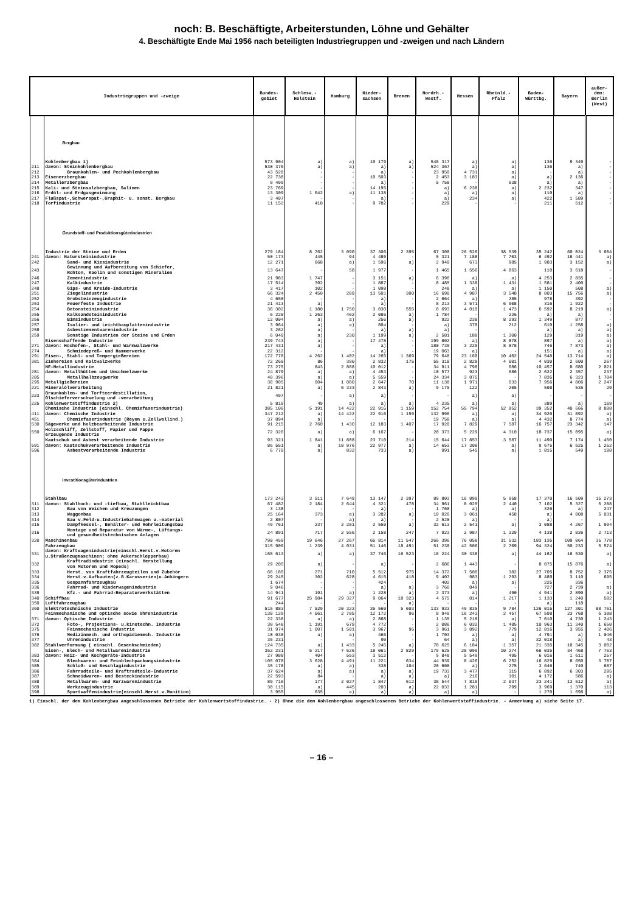noch: B. Beschäftigte, Arbeiterstunden, Löhne und Gehälter
4. Beschäftigte Ende Mai 1956 nach beteiligten Industriegruppen und -zweigen und nach Ländern
| Industriegruppen und -zweige | | Bundes- gebiet | Schlesw.- Holstein | Hamburg | Nieder- sachsen | Bremen | Nordrh.- Westf. | Hessen | Rheinld.- Pfalz | Baden- Württbg. | Bayern | außer- dem: Berlin (West) |
| --- | --- | --- | --- | --- | --- | --- | --- | --- | --- | --- | --- | --- |
| | Bergbau | | | | | | | | | | | |
| | Kohlenbergbau 1) | 573 904 | a) | a) | 10 179 | a) | 548 317 | a) | a) | 136 | 9 349 | - |
| 211 | davon: Steinkohlenbergbau | 530 376 | a) | a) | a) | a) | 524 367 | a) | a) | 136 | a) | - |
| 212 | Braunkohlen- und Pechkohlenbergbau | 43 528 | - | - | a) | - | 23 950 | 4 731 | a) | - | a) | - |
| 213 | Eisenerzbergbau | 22 738 | - | - | 10 503 | - | 2 453 | 3 183 | a) | a) | 2 136 | - |
| 214 | Metallerzbergbau | 9 499 | - | - | a) | - | 5 758 | - | 938 | a) | a) | - |
| 215 | Kali- und Steinsalzbergbau, Salinen | 23 769 | - | - | 14 195 | - | a) | 6 238 | a) | 2 232 | 347 | - |
| 216 | Erdöl- und Erdgasgewinnung | 13 309 | 1 042 | a) | 11 138 | - | a) | a) | a) | 110 | a) | - |
| 217 | Flußspat-,Schwerspat-,Graphit- u. sonst. Bergbau | 3 407 | - | - | a) | - | a) | 234 | a) | 422 | 1 589 | - |
| 218 | Torfindustrie | 11 152 | 418 | - | 9 782 | - | 229 | - | - | 211 | 512 | - |
| | Grundstoff- und Produktionsgüterindustrien | | | | | | | | | | | |
| | Industrie der Steine und Erden | 279 184 | 8 762 | 3 090 | 37 306 | 2 395 | 67 300 | 26 526 | 38 539 | 35 242 | 60 024 | 3 604 |
| 241 | davon: Natursteinindustrie | 50 173 | 445 | 94 | 4 489 | - | 5 321 | 7 188 | 7 703 | 6 492 | 18 441 | a) |
| 242 | Sand- und Kiesindustrie | 12 271 | 668 | a) | 1 596 | a) | 2 940 | 673 | 985 | 1 983 | 3 152 | a) |
| 243 | Gewinnung und Aufbereitung von Schiefer, Rohton, Kaolin und sonstigen Mineralien | 13 647 | - | 58 | 1 977 | - | 1 465 | 1 556 | 4 863 | 110 | 3 618 | - |
| 246 | Zementindustrie | 21 983 | 1 747 | - | 3 151 | a) | 6 396 | a) | a) | 4 253 | 2 835 | - |
| 247 | Kalkindustrie | 17 514 | 392 | - | 1 887 | - | 8 485 | 1 338 | 1 431 | 1 581 | 2 400 | - |
| 248 | Gips- und Kreide-Industrie | 3 417 | 102 | - | 1 098 | - | 248 | a) | a) | 1 150 | 508 | a) |
| 251 | Ziegelindustrie | 66 324 | 2 450 | 289 | 13 501 | 300 | 16 690 | 4 987 | 3 548 | 8 803 | 15 756 | a) |
| 252 | Grobsteinzeugindustrie | 4 650 | - | - | a) | - | 2 664 | a) | 285 | 978 | 392 | - |
| 253 | Feuerfeste Industrie | 21 413 | a) | - | a) | - | 8 213 | 3 571 | 6 908 | 316 | 1 922 | - |
| 254 | Betonsteinindustrie | 36 302 | 1 180 | 1 750 | 3 830 | 555 | 8 693 | 4 010 | 1 473 | 6 592 | 8 219 | a) |
| 255 | Kalksandsteinindustrie | 6 220 | 1 263 | 462 | 2 086 | a) | 1 784 | - | 226 | a) | a) | - |
| 256 | Bimsindustrie | 12 004 | a) | a) | 256 | a) | 922 | 238 | 8 293 | 1 349 | 877 | - |
| 257 | Isolier- und Leichtbauplattenindustrie | 3 964 | a) | a) | 804 | - | a) | 370 | 212 | 610 | 1 258 | a) |
| 258 | Asbestzementwarenindustrie | 3 262 | a) | - | a) | a) | a) | - | - | a) | a) | a) |
| 259 | Sonstige Industrien der Steine und Erden | 6 040 | a) | 230 | 1 199 | a) | 2 581 | 188 | 1 300 | 129 | 319 | a) |
| | Eisenschaffende Industrie | 239 743 | a) | - | 17 478 | - | 199 802 | a) | 8 878 | 897 | a) | a) |
| 271 | davon: Hochofen-, Stahl- und Warmwalzwerke | 217 431 | a) | - | a) | - | 180 739 | 3 225 | 8 878 | 746 | 7 873 | a) |
| 274 | Schmiedepreß- und Hammerwerke | 22 312 | - | - | a) | - | 19 063 | a) | - | 151 | a) | a) |
| 291 | Eisen-, Stahl- und Tempergießereien | 172 770 | 4 262 | 1 402 | 14 265 | 1 369 | 79 648 | 23 160 | 10 402 | 24 548 | 13 714 | a) |
| 381 | Ziehereien und Kaltwalzwerke | 72 260 | 86 | 390 | 2 832 | 175 | 55 318 | 2 828 | 4 001 | 4 030 | 2 600 | 267 |
| | NE-Metallindustrie | 73 275 | 843 | 2 888 | 10 012 | - | 34 911 | 4 798 | 686 | 10 457 | 8 680 | 2 021 |
| 281 | davon: Metallhütten und Umschmelzwerke | 24 879 | a) | a) | 4 453 | - | 10 577 | 923 | 686 | 2 622 | 2 357 | 237 |
| 285 | Metallhalbzeugwerke | 48 396 | a) | a) | 5 559 | - | 24 334 | 3 875 | - | 7 835 | 6 323 | 1 784 |
| 295 | Metallgießereien | 30 905 | 604 | 1 080 | 2 647 | 70 | 11 138 | 1 971 | 633 | 7 956 | 4 806 | 2 247 |
| 221 | Mineralölverarbeitung | 21 821 | a) | 6 333 | 2 843 | a) | 9 175 | 122 | 205 | 508 | 535 | 29 |
| 223 | Braunkohlen- und Torfteerdestillation, Ölschieferverschwelung und -verarbeitung | 497 | - | a) | a) | - | - | a) | a) | - | - | - |
| 225 | Kohlenwertstoffindustrie 2) | 5 819 | 49 | a) | a) | a) | 4 235 | a) | a) | 389 | a) | 169 |
| | Chemische Industrie (einschl. Chemiefaserindustrie) | 385 106 | 5 191 | 14 422 | 22 916 | 1 159 | 152 754 | 55 794 | 52 852 | 39 352 | 40 666 | 8 888 |
| 411 | davon: Chemische Industrie | 347 212 | a) | 14 422 | 22 916 | 1 159 | 132 996 | a) | a) | 34 920 | 31 892 | a) |
| 451 | Chemiefaserindustrie (Reyon u.Zellwollind.) | 37 894 | a) | - | - | - | 19 758 | a) | a) | 4 432 | 8 774 | a) |
| 530 | Sägewerke und holzbearbeitende Industrie | 91 215 | 2 760 | 1 430 | 12 183 | 1 407 | 17 920 | 7 829 | 7 587 | 16 757 | 23 342 | 147 |
| 550 | Holzschliff, Zellstoff, Papier und Pappe erzeugende Industrie | 72 326 | a) | a) | 6 167 | - | 20 373 | 5 229 | 4 310 | 18 737 | 15 095 | a) |
| | Kautschuk und Asbest verarbeitende Industrie | 93 321 | 1 841 | 11 808 | 23 710 | 214 | 15 644 | 17 853 | 3 587 | 11 490 | 7 174 | 1 450 |
| 591 | davon: Kautschukverarbeitende Industrie | 86 551 | a) | 10 976 | 22 977 | a) | 14 653 | 17 308 | a) | 9 675 | 6 625 | 1 252 |
| 596 | Asbestverarbeitende Industrie | 6 770 | a) | 832 | 733 | a) | 991 | 545 | a) | 1 815 | 549 | 198 |
| | Investitionsgüterindustrien | | | | | | | | | | | |
| | Stahlbau | 173 243 | 3 511 | 7 649 | 13 147 | 2 397 | 89 803 | 16 899 | 5 958 | 17 370 | 16 509 | 15 273 |
| 311 | davon: Stahlhoch- und -tiefbau, Stahlleichtbau | 67 482 | 2 184 | 2 644 | 4 321 | 478 | 34 961 | 8 025 | 2 440 | 7 102 | 5 327 | 5 288 |
| 312 | Bau von Weichen und Kreuzungen | 3 138 | - | - | a) | - | 1 760 | a) | a) | 326 | a) | 247 |
| 313 | Waggonbau | 25 164 | 373 | a) | 3 282 | a) | 10 026 | 3 061 | 458 | a) | 4 008 | 5 031 |
| 314 | Bau v.Feld-u.Industriebahnwagen u.-material | 2 807 | - | a) | a) | - | 2 520 | a) | - | a) | - | - |
| 315 | Dampfkessel-, Behälter- und Rohrleitungsbau | 49 761 | 237 | 2 281 | 2 550 | a) | 32 613 | 2 541 | a) | 3 088 | 4 267 | 1 994 |
| 316 | Montage und Reparatur von Wärme-, Lüftungs- und gesundheitstechnischen Anlagen | 24 891 | 717 | 2 556 | 2 158 | 247 | 7 923 | 2 987 | 1 329 | 4 138 | 2 836 | 2 713 |
| 320 | Maschinenbau | 790 459 | 19 646 | 27 267 | 65 814 | 11 547 | 266 396 | 76 058 | 31 532 | 183 135 | 109 064 | 35 778 |
| | Fahrzeugbau | 315 909 | 1 239 | 4 031 | 51 146 | 18 491 | 51 230 | 42 506 | 2 709 | 94 324 | 50 233 | 5 574 |
| 331 | davon: Kraftwagenindustrie(einschl.Herst.v.Motoren u.Straßenzugmaschinen; ohne Ackerschlepperbau) | 165 613 | a) | a) | 37 746 | 16 523 | 18 224 | 30 338 | a) | 44 162 | 16 530 | a) |
| 332 | Kraftradindustrie (einschl. Herstellung von Motoren und Mopeds) | 29 205 | a) | - | a) | - | 2 686 | 1 443 | - | 8 075 | 15 876 | a) |
| 333 | Herst. von Kraftfahrzeugteilen und Zubehör | 66 185 | 271 | 710 | 5 512 | 975 | 14 372 | 7 506 | 382 | 27 705 | 8 752 | 2 375 |
| 334 | Herst.v.Aufbauten(z.B.Karosserien)u.Anhängern | 29 245 | 302 | 628 | 4 615 | 418 | 9 407 | 983 | 1 293 | 8 489 | 3 110 | 695 |
| 335 | Gespannfahrzeugbau | 1 674 | - | - | 424 | - | 402 | a) | a) | 225 | 336 | - |
| 336 | Fahrrad- und Kinderwagenindustrie | 9 046 | - | - | a) | a) | 3 766 | 849 | - | 727 | 2 739 | a) |
| 339 | Kfz.- und Fahrrad-Reparaturwerkstätten | 14 941 | 191 | a) | 1 228 | a) | 2 373 | a) | 490 | 4 941 | 2 890 | a) |
| 340 | Schiffbau | 91 677 | 25 984 | 29 327 | 9 064 | 18 323 | 4 575 | 814 | 1 217 | 1 133 | 1 240 | 582 |
| 350 | Luftfahrzeugbau | 244 | - | - | - | a) | - | - | - | a) | 118 | - |
| 360 | Elektrotechnische Industrie | 515 883 | 7 529 | 20 323 | 35 560 | 5 603 | 133 933 | 49 835 | 9 784 | 126 015 | 127 301 | 88 761 |
| | Feinmechanische und optische sowie Uhrenindustrie | 138 129 | 4 061 | 2 785 | 12 172 | 96 | 8 949 | 16 243 | 2 457 | 67 598 | 23 768 | 6 388 |
| 371 | davon: Optische Industrie | 22 338 | a) | a) | 2 868 | - | 1 135 | 5 218 | a) | 7 010 | 4 730 | 1 243 |
| 372 | Foto-, Projektions- u.kinotechn. Industrie | 38 548 | 1 191 | 679 | 4 772 | - | 2 086 | 6 032 | 1 485 | 10 963 | 11 340 | 1 650 |
| 375 | Feinmechanische Industrie | 31 974 | 1 007 | 1 501 | 3 967 | 96 | 3 961 | 3 892 | 779 | 12 816 | 3 955 | 2 406 |
| 376 | Medizinmech. und orthopädiemech. Industrie | 10 038 | a) | a) | 466 | - | 1 703 | a) | a) | 4 791 | a) | 1 046 |
| 377 | Uhrenindustrie | 35 231 | - | - | 99 | - | 64 | a) | a) | 32 018 | a) | 43 |
| 382 | Stahlverformung ( einschl. Gesenkschmieden) | 124 735 | a) | 1 433 | 5 245 | a) | 78 625 | 6 184 | 1 357 | 21 335 | 10 345 | 3 002 |
| | Eisen-, Blech- und Metallwarenindustrie | 352 231 | 5 217 | 7 626 | 18 061 | 2 829 | 179 625 | 28 096 | 10 274 | 66 035 | 34 468 | 7 763 |
| 383 | davon: Heiz- und Kochgeräte-Industrie | 27 988 | 404 | 553 | 3 512 | - | 9 848 | 5 549 | 495 | 6 016 | 1 611 | 257 |
| 384 | Blechwaren- und Feinblechpackungsindustrie | 105 070 | 3 628 | 4 491 | 11 221 | 634 | 44 939 | 8 426 | 6 252 | 16 829 | 8 650 | 3 707 |
| 385 | Schloß- und Beschlagindustrie | 35 170 | a) | a) | 338 | 104 | 28 608 | a) | 275 | 3 646 | 740 | 687 |
| 386 | Fahrradteile- und Kraftradteile-Industrie | 37 624 | a) | a) | a) | a) | 19 733 | 3 477 | 315 | 6 892 | 6 303 | 295 |
| 387 | Schneidwaren- und Besteckindustrie | 22 593 | 84 | - | a) | a) | a) | 216 | 101 | 4 172 | 586 | a) |
| 388 | Metallwaren- und Kurzwarenindustrie | 89 716 | 177 | 2 027 | 1 847 | 512 | 38 544 | 7 819 | 2 037 | 23 241 | 13 512 | a) |
| 389 | Werkzeugindustrie | 30 115 | a) | 445 | 203 | a) | 22 033 | 1 281 | 799 | 3 969 | 1 370 | 113 |
| 398 | Sportwaffenindustrie(einschl.Herst.v.Munition) | 3 955 | 635 | a) | a) | a) | a) | a) | - | 1 270 | 1 696 | a) |
1) Einschl. der dem Kohlenbergbau angeschlossenen Betriebe der Kohlenwertstoffindustrie. - 2) Ohne die dem Kohlenbergbau angeschlossenen Betriebe der Kohlenwertstoffindustrie. - Anmerkung a) siehe Seite 17.
– 16 –